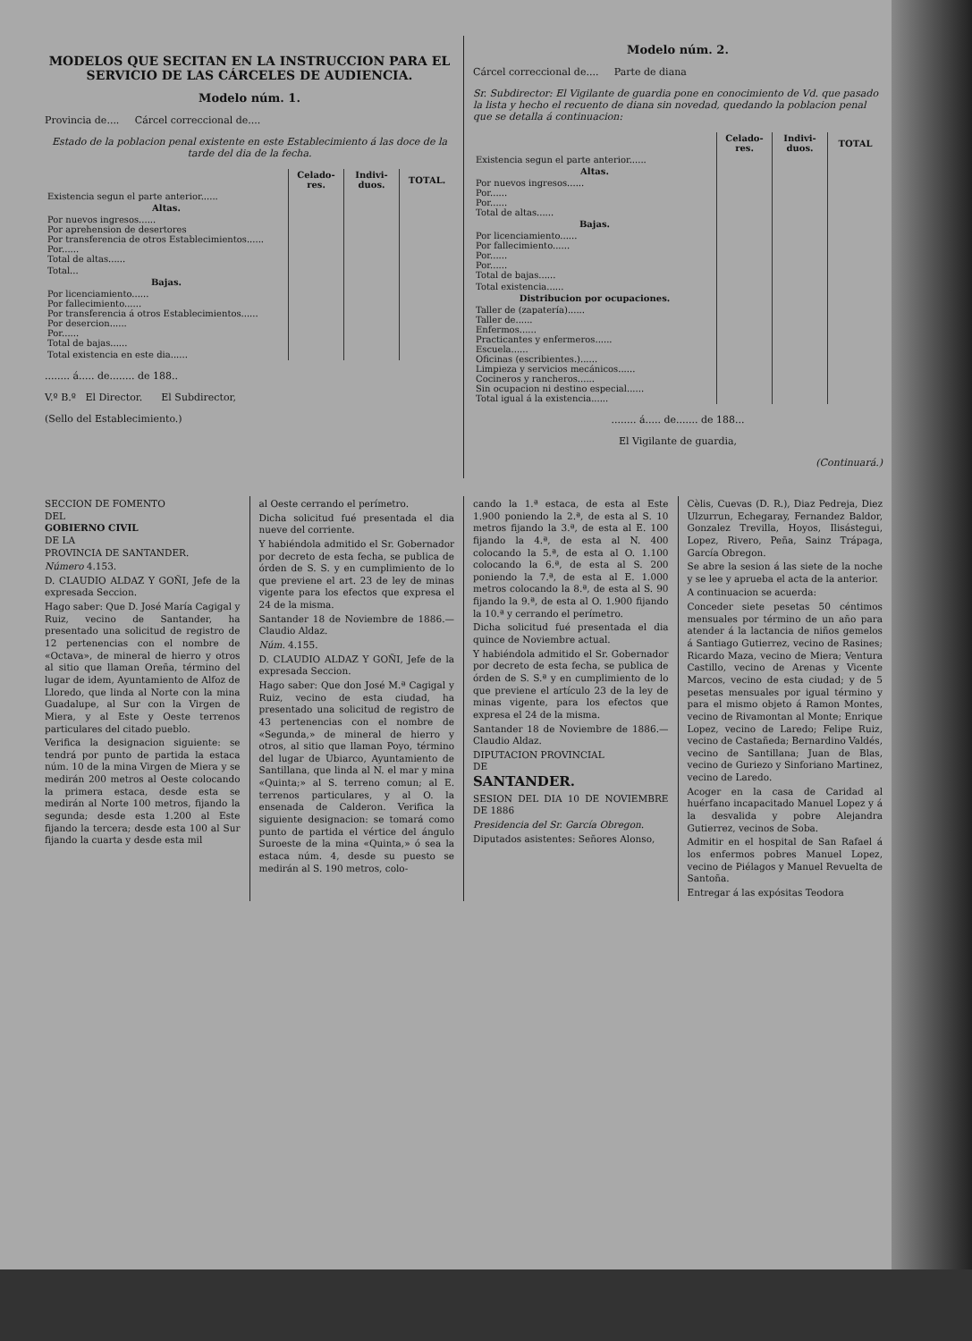MODELOS QUE SECITAN EN LA INSTRUCCION PARA EL SERVICIO DE LAS CÁRCELES DE AUDIENCIA.
Modelo núm. 1.
Provincia de.... Cárcel correccional de....
Estado de la poblacion penal existente en este Establecimiento á las doce de la tarde del dia de la fecha.
| | Celado-res. | Indivi-duos. | TOTAL. |
| --- | --- | --- | --- |
| Existencia segun el parte anterior...... | | | |
| Altas. | | | |
| Por nuevos ingresos...... Por aprehension de desertores Por transferencia de otros Establecimientos...... Por...... Total de altas...... | | | |
| Total... | | | |
| Bajas. | | | |
| Por licenciamiento...... Por fallecimiento...... Por transferencia á otros Establecimientos...... Por desercion...... Por...... Total de bajas...... | | | |
| Total existencia en este dia...... | | | |
........ á..... de........ de 188..
V.º B.º El Director. El Subdirector,
(Sello del Establecimiento.)
Modelo núm. 2.
Cárcel correccional de.... Parte de diana
Sr. Subdirector: El Vigilante de guardia pone en conocimiento de Vd. que pasado la lista y hecho el recuento de diana sin novedad, quedando la poblacion penal que se detalla á continuacion:
| | Celado-res. | Indivi-duos. | TOTAL |
| --- | --- | --- | --- |
| Existencia segun el parte anterior...... | | | |
| Altas. | | | |
| Por nuevos ingresos...... Por...... Por...... Total de altas...... | | | |
| Bajas. | | | |
| Por licenciamiento...... Por fallecimiento...... Por...... Por...... Total de bajas...... | | | |
| Total existencia...... | | | |
| Distribucion por ocupaciones. | | | |
| Taller de (zapatería)...... Taller de...... Enfermos...... Practicantes y enfermeros...... Escuela...... Oficinas (escribientes.)...... Limpieza y servicios mecánicos...... Cocineros y rancheros...... Sin ocupacion ni destino especial...... Total igual á la existencia...... | | | |
........ á..... de....... de 188...
El Vigilante de guardia,
(Continuará.)
SECCION DE FOMENTO
DEL
GOBIERNO CIVIL
DE LA
PROVINCIA DE SANTANDER.
Número 4.153.
D. CLAUDIO ALDAZ Y GOÑI, Jefe de la expresada Seccion.
Hago saber: Que D. José María Cagigal y Ruiz, vecino de Santander, ha presentado una solicitud de registro de 12 pertenencias con el nombre de «Octava», de mineral de hierro y otros al sitio que llaman Oreña, término del lugar de idem, Ayuntamiento de Alfoz de Lloredo, que linda al Norte con la mina Guadalupe, al Sur con la Virgen de Miera, y al Este y Oeste terrenos particulares del citado pueblo.
Verifica la designacion siguiente: se tendrá por punto de partida la estaca núm. 10 de la mina Virgen de Miera y se medirán 200 metros al Oeste colocando la primera estaca, desde esta se medirán al Norte 100 metros, fijando la segunda; desde esta 1.200 al Este fijando la tercera; desde esta 100 al Sur fijando la cuarta y desde esta mil
al Oeste cerrando el perímetro.
Dicha solicitud fué presentada el dia nueve del corriente.
Y habiéndola admitido el Sr. Gobernador por decreto de esta fecha, se publica de órden de S. S. y en cumplimiento de lo que previene el art. 23 de ley de minas vigente para los efectos que expresa el 24 de la misma.
Santander 18 de Noviembre de 1886.—Claudio Aldaz.
Núm. 4.155.
D. CLAUDIO ALDAZ Y GOÑI, Jefe de la expresada Seccion.
Hago saber: Que don José M.ª Cagigal y Ruiz, vecino de esta ciudad, ha presentado una solicitud de registro de 43 pertenencias con el nombre de «Segunda,» de mineral de hierro y otros, al sitio que llaman Poyo, término del lugar de Ubiarco, Ayuntamiento de Santillana, que linda al N. el mar y mina «Quinta;» al S. terreno comun; al E. terrenos particulares, y al O. la ensenada de Calderon. Verifica la siguiente designacion: se tomará como punto de partida el vértice del ángulo Suroeste de la mina «Quinta,» ó sea la estaca núm. 4, desde su puesto se medirán al S. 190 metros, colo-
cando la 1.ª estaca, de esta al Este 1.900 poniendo la 2.ª, de esta al S. 10 metros fijando la 3.ª, de esta al E. 100 fijando la 4.ª, de esta al N. 400 colocando la 5.ª, de esta al O. 1.100 colocando la 6.ª, de esta al S. 200 poniendo la 7.ª, de esta al E. 1.000 metros colocando la 8.ª, de esta al S. 90 fijando la 9.ª, de esta al O. 1.900 fijando la 10.ª y cerrando el perímetro.
Dicha solicitud fué presentada el dia quince de Noviembre actual.
Y habiéndola admitido el Sr. Gobernador por decreto de esta fecha, se publica de órden de S. S.ª y en cumplimiento de lo que previene el artículo 23 de la ley de minas vigente, para los efectos que expresa el 24 de la misma.
Santander 18 de Noviembre de 1886.—Claudio Aldaz.
DIPUTACION PROVINCIAL
DE
SANTANDER.
SESION DEL DIA 10 DE NOVIEMBRE DE 1886
Presidencia del Sr. García Obregon.
Diputados asistentes: Señores Alonso,
Cèlis, Cuevas (D. R.), Diaz Pedreja, Diez Ulzurrun, Echegaray, Fernandez Baldor, Gonzalez Trevilla, Hoyos, Ilisástegui, Lopez, Rivero, Peña, Sainz Trápaga, García Obregon.
Se abre la sesion á las siete de la noche y se lee y aprueba el acta de la anterior.
A continuacion se acuerda:
Conceder siete pesetas 50 céntimos mensuales por término de un año para atender á la lactancia de niños gemelos á Santiago Gutierrez, vecino de Rasines; Ricardo Maza, vecino de Miera; Ventura Castillo, vecino de Arenas y Vicente Marcos, vecino de esta ciudad; y de 5 pesetas mensuales por igual término y para el mismo objeto á Ramon Montes, vecino de Rivamontan al Monte; Enrique Lopez, vecino de Laredo; Felipe Ruiz, vecino de Castañeda; Bernardino Valdés, vecino de Santillana; Juan de Blas, vecino de Guriezo y Sinforiano Martinez, vecino de Laredo.
Acoger en la casa de Caridad al huérfano incapacitado Manuel Lopez y á la desvalida y pobre Alejandra Gutierrez, vecinos de Soba.
Admitir en el hospital de San Rafael á los enfermos pobres Manuel Lopez, vecino de Piélagos y Manuel Revuelta de Santoña.
Entregar á las expósitas Teodora